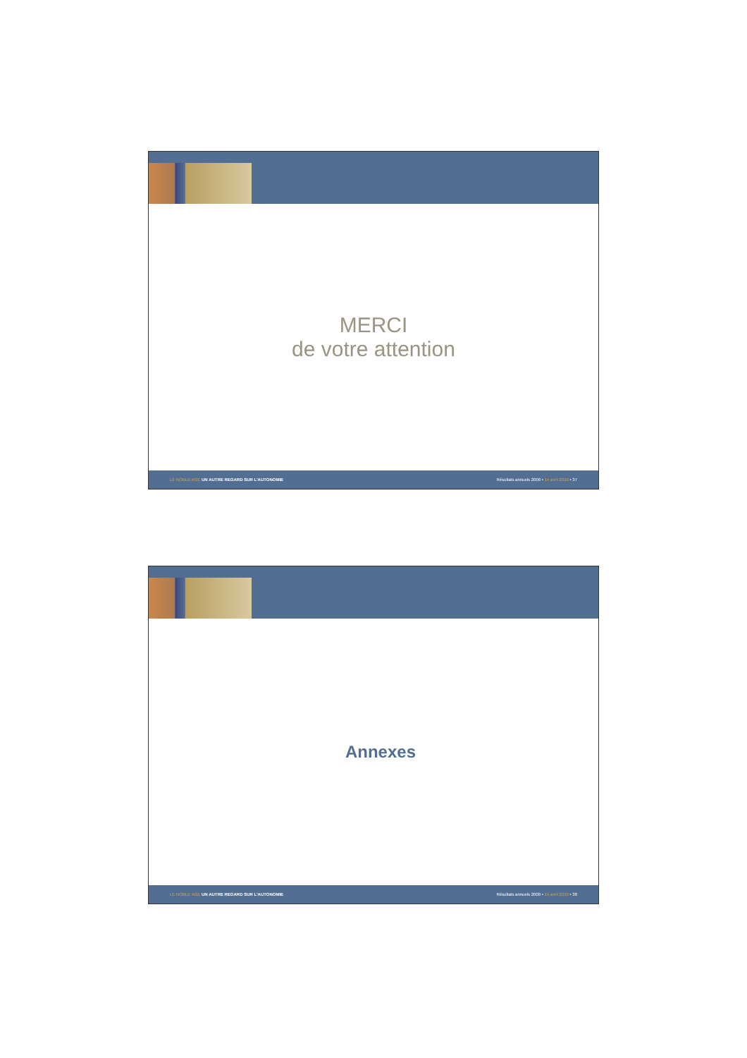MERCI
de votre attention
LE NOBLE AGE UN AUTRE REGARD SUR L'AUTONOMIE Résultats annuels 2009 • 14 avril 2010 • 37
Annexes
LE NOBLE AGE UN AUTRE REGARD SUR L'AUTONOMIE Résultats annuels 2009 • 14 avril 2010 • 38